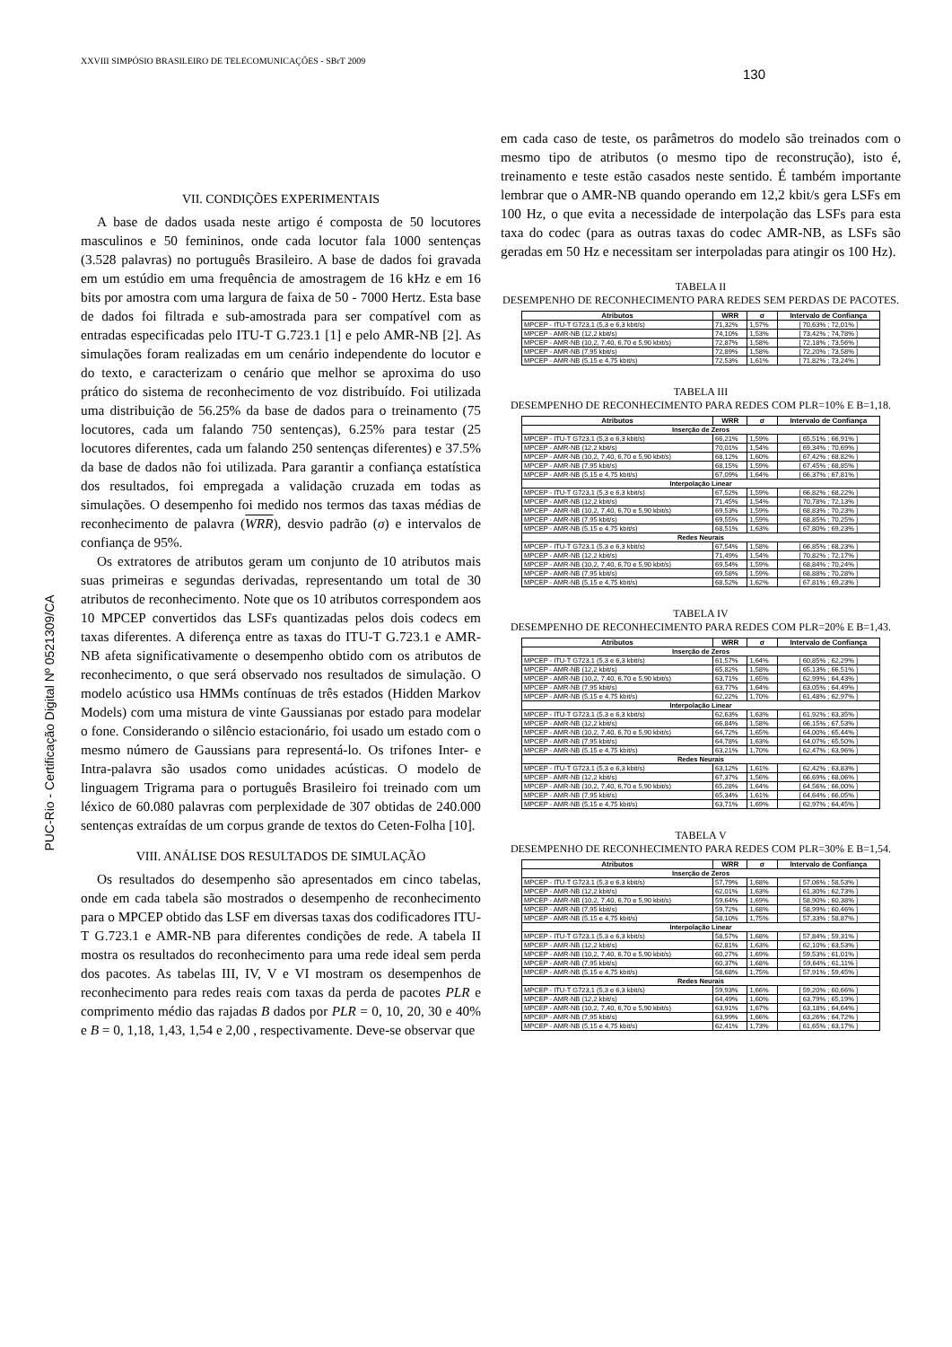XXVIII SIMPÓSIO BRASILEIRO DE TELECOMUNICAÇÕES - SBrT 2009
130
PUC-Rio - Certificação Digital Nº 0521309/CA
VII. CONDIÇÕES EXPERIMENTAIS
A base de dados usada neste artigo é composta de 50 locutores masculinos e 50 femininos, onde cada locutor fala 1000 sentenças (3.528 palavras) no português Brasileiro. A base de dados foi gravada em um estúdio em uma frequência de amostragem de 16 kHz e em 16 bits por amostra com uma largura de faixa de 50 - 7000 Hertz. Esta base de dados foi filtrada e sub-amostrada para ser compatível com as entradas especificadas pelo ITU-T G.723.1 [1] e pelo AMR-NB [2]. As simulações foram realizadas em um cenário independente do locutor e do texto, e caracterizam o cenário que melhor se aproxima do uso prático do sistema de reconhecimento de voz distribuído. Foi utilizada uma distribuição de 56.25% da base de dados para o treinamento (75 locutores, cada um falando 750 sentenças), 6.25% para testar (25 locutores diferentes, cada um falando 250 sentenças diferentes) e 37.5% da base de dados não foi utilizada. Para garantir a confiança estatística dos resultados, foi empregada a validação cruzada em todas as simulações. O desempenho foi medido nos termos das taxas médias de reconhecimento de palavra (WRR), desvio padrão (σ) e intervalos de confiança de 95%.
Os extratores de atributos geram um conjunto de 10 atributos mais suas primeiras e segundas derivadas, representando um total de 30 atributos de reconhecimento. Note que os 10 atributos correspondem aos 10 MPCEP convertidos das LSFs quantizadas pelos dois codecs em taxas diferentes. A diferença entre as taxas do ITU-T G.723.1 e AMR-NB afeta significativamente o desempenho obtido com os atributos de reconhecimento, o que será observado nos resultados de simulação. O modelo acústico usa HMMs contínuas de três estados (Hidden Markov Models) com uma mistura de vinte Gaussianas por estado para modelar o fone. Considerando o silêncio estacionário, foi usado um estado com o mesmo número de Gaussians para representá-lo. Os trifones Inter- e Intra-palavra são usados como unidades acústicas. O modelo de linguagem Trigrama para o português Brasileiro foi treinado com um léxico de 60.080 palavras com perplexidade de 307 obtidas de 240.000 sentenças extraídas de um corpus grande de textos do Ceten-Folha [10].
VIII. ANÁLISE DOS RESULTADOS DE SIMULAÇÃO
Os resultados do desempenho são apresentados em cinco tabelas, onde em cada tabela são mostrados o desempenho de reconhecimento para o MPCEP obtido das LSF em diversas taxas dos codificadores ITU-T G.723.1 e AMR-NB para diferentes condições de rede. A tabela II mostra os resultados do reconhecimento para uma rede ideal sem perda dos pacotes. As tabelas III, IV, V e VI mostram os desempenhos de reconhecimento para redes reais com taxas da perda de pacotes PLR e comprimento médio das rajadas B dados por PLR = 0, 10, 20, 30 e 40% e B = 0, 1,18, 1,43, 1,54 e 2,00 , respectivamente. Deve-se observar que
em cada caso de teste, os parâmetros do modelo são treinados com o mesmo tipo de atributos (o mesmo tipo de reconstrução), isto é, treinamento e teste estão casados neste sentido. É também importante lembrar que o AMR-NB quando operando em 12,2 kbit/s gera LSFs em 100 Hz, o que evita a necessidade de interpolação das LSFs para esta taxa do codec (para as outras taxas do codec AMR-NB, as LSFs são geradas em 50 Hz e necessitam ser interpoladas para atingir os 100 Hz).
TABELA II
DESEMPENHO DE RECONHECIMENTO PARA REDES SEM PERDAS DE PACOTES.
| Atributos | WRR | σ | Intervalo de Confiança |
| --- | --- | --- | --- |
| MPCEP - ITU-T G723,1 (5,3 e 6,3 kbit/s) | 71,32% | 1,57% | [ 70,63% ; 72,01% ] |
| MPCEP - AMR-NB (12,2 kbit/s) | 74,10% | 1,53% | [ 73,42% ; 74,78% ] |
| MPCEP - AMR-NB (10,2, 7,40, 6,70 e 5,90 kbit/s) | 72,87% | 1,58% | [ 72,18% ; 73,56% ] |
| MPCEP - AMR-NB (7,95 kbit/s) | 72,89% | 1,58% | [ 72,20% ; 73,58% ] |
| MPCEP - AMR-NB (5,15 e 4,75 kbit/s) | 72,53% | 1,61% | [ 71,82% ; 73,24% ] |
TABELA III
DESEMPENHO DE RECONHECIMENTO PARA REDES COM PLR=10% E B=1,18.
| Atributos | WRR | σ | Intervalo de Confiança |
| --- | --- | --- | --- |
| Inserção de Zeros | | | |
| MPCEP - ITU-T G723,1 (5,3 e 6,3 kbit/s) | 66,21% | 1,59% | [ 65,51% ; 66,91% ] |
| MPCEP - AMR-NB (12,2 kbit/s) | 70,01% | 1,54% | [ 69,34% ; 70,69% ] |
| MPCEP - AMR-NB (10,2, 7,40, 6,70 e 5,90 kbit/s) | 68,12% | 1,60% | [ 67,42% ; 68,82% ] |
| MPCEP - AMR-NB (7,95 kbit/s) | 68,15% | 1,59% | [ 67,45% ; 68,85% ] |
| MPCEP - AMR-NB (5,15 e 4,75 kbit/s) | 67,09% | 1,64% | [ 66,37% ; 67,81% ] |
| Interpolação Linear | | | |
| MPCEP - ITU-T G723,1 (5,3 e 6,3 kbit/s) | 67,52% | 1,59% | [ 66,82% ; 68,22% ] |
| MPCEP - AMR-NB (12,2 kbit/s) | 71,45% | 1,54% | [ 70,78% ; 72,13% ] |
| MPCEP - AMR-NB (10,2, 7,40, 6,70 e 5,90 kbit/s) | 69,53% | 1,59% | [ 68,83% ; 70,23% ] |
| MPCEP - AMR-NB (7,95 kbit/s) | 69,55% | 1,59% | [ 68,85% ; 70,25% ] |
| MPCEP - AMR-NB (5,15 e 4,75 kbit/s) | 68,51% | 1,63% | [ 67,80% ; 69,23% ] |
| Redes Neurais | | | |
| MPCEP - ITU-T G723,1 (5,3 e 6,3 kbit/s) | 67,54% | 1,58% | [ 66,85% ; 68,23% ] |
| MPCEP - AMR-NB (12,2 kbit/s) | 71,49% | 1,54% | [ 70,82% ; 72,17% ] |
| MPCEP - AMR-NB (10,2, 7,40, 6,70 e 5,90 kbit/s) | 69,54% | 1,59% | [ 68,84% ; 70,24% ] |
| MPCEP - AMR-NB (7,95 kbit/s) | 69,58% | 1,59% | [ 68,88% ; 70,28% ] |
| MPCEP - AMR-NB (5,15 e 4,75 kbit/s) | 68,52% | 1,62% | [ 67,81% ; 69,23% ] |
TABELA IV
DESEMPENHO DE RECONHECIMENTO PARA REDES COM PLR=20% E B=1,43.
| Atributos | WRR | σ | Intervalo de Confiança |
| --- | --- | --- | --- |
| Inserção de Zeros | | | |
| MPCEP - ITU-T G723,1 (5,3 e 6,3 kbit/s) | 61,57% | 1,64% | [ 60,85% ; 62,29% ] |
| MPCEP - AMR-NB (12,2 kbit/s) | 65,82% | 1,58% | [ 65,13% ; 66,51% ] |
| MPCEP - AMR-NB (10,2, 7,40, 6,70 e 5,90 kbit/s) | 63,71% | 1,65% | [ 62,99% ; 64,43% ] |
| MPCEP - AMR-NB (7,95 kbit/s) | 63,77% | 1,64% | [ 63,05% ; 64,49% ] |
| MPCEP - AMR-NB (5,15 e 4,75 kbit/s) | 62,22% | 1,70% | [ 61,48% ; 62,97% ] |
| Interpolação Linear | | | |
| MPCEP - ITU-T G723,1 (5,3 e 6,3 kbit/s) | 62,63% | 1,63% | [ 61,92% ; 63,35% ] |
| MPCEP - AMR-NB (12,2 kbit/s) | 66,84% | 1,58% | [ 66,15% ; 67,53% ] |
| MPCEP - AMR-NB (10,2, 7,40, 6,70 e 5,90 kbit/s) | 64,72% | 1,65% | [ 64,00% ; 65,44% ] |
| MPCEP - AMR-NB (7,95 kbit/s) | 64,78% | 1,63% | [ 64,07% ; 65,50% ] |
| MPCEP - AMR-NB (5,15 e 4,75 kbit/s) | 63,21% | 1,70% | [ 62,47% ; 63,96% ] |
| Redes Neurais | | | |
| MPCEP - ITU-T G723,1 (5,3 e 6,3 kbit/s) | 63,12% | 1,61% | [ 62,42% ; 63,83% ] |
| MPCEP - AMR-NB (12,2 kbit/s) | 67,37% | 1,56% | [ 66,69% ; 68,06% ] |
| MPCEP - AMR-NB (10,2, 7,40, 6,70 e 5,90 kbit/s) | 65,28% | 1,64% | [ 64,56% ; 66,00% ] |
| MPCEP - AMR-NB (7,95 kbit/s) | 65,34% | 1,61% | [ 64,64% ; 66,05% ] |
| MPCEP - AMR-NB (5,15 e 4,75 kbit/s) | 63,71% | 1,69% | [ 62,97% ; 64,45% ] |
TABELA V
DESEMPENHO DE RECONHECIMENTO PARA REDES COM PLR=30% E B=1,54.
| Atributos | WRR | σ | Intervalo de Confiança |
| --- | --- | --- | --- |
| Inserção de Zeros | | | |
| MPCEP - ITU-T G723,1 (5,3 e 6,3 kbit/s) | 57,79% | 1,68% | [ 57,06% ; 58,53% ] |
| MPCEP - AMR-NB (12,2 kbit/s) | 62,01% | 1,63% | [ 61,30% ; 62,73% ] |
| MPCEP - AMR-NB (10,2, 7,40, 6,70 e 5,90 kbit/s) | 59,64% | 1,69% | [ 58,90% ; 60,38% ] |
| MPCEP - AMR-NB (7,95 kbit/s) | 59,72% | 1,68% | [ 58,99% ; 60,46% ] |
| MPCEP - AMR-NB (5,15 e 4,75 kbit/s) | 58,10% | 1,75% | [ 57,33% ; 58,87% ] |
| Interpolação Linear | | | |
| MPCEP - ITU-T G723,1 (5,3 e 6,3 kbit/s) | 58,57% | 1,68% | [ 57,84% ; 59,31% ] |
| MPCEP - AMR-NB (12,2 kbit/s) | 62,81% | 1,63% | [ 62,10% ; 63,53% ] |
| MPCEP - AMR-NB (10,2, 7,40, 6,70 e 5,90 kbit/s) | 60,27% | 1,69% | [ 59,53% ; 61,01% ] |
| MPCEP - AMR-NB (7,95 kbit/s) | 60,37% | 1,68% | [ 59,64% ; 61,11% ] |
| MPCEP - AMR-NB (5,15 e 4,75 kbit/s) | 58,68% | 1,75% | [ 57,91% ; 59,45% ] |
| Redes Neurais | | | |
| MPCEP - ITU-T G723,1 (5,3 e 6,3 kbit/s) | 59,93% | 1,66% | [ 59,20% ; 60,66% ] |
| MPCEP - AMR-NB (12,2 kbit/s) | 64,49% | 1,60% | [ 63,79% ; 65,19% ] |
| MPCEP - AMR-NB (10,2, 7,40, 6,70 e 5,90 kbit/s) | 63,91% | 1,67% | [ 63,18% ; 64,64% ] |
| MPCEP - AMR-NB (7,95 kbit/s) | 63,99% | 1,66% | [ 63,26% ; 64,72% ] |
| MPCEP - AMR-NB (5,15 e 4,75 kbit/s) | 62,41% | 1,73% | [ 61,65% ; 63,17% ] |